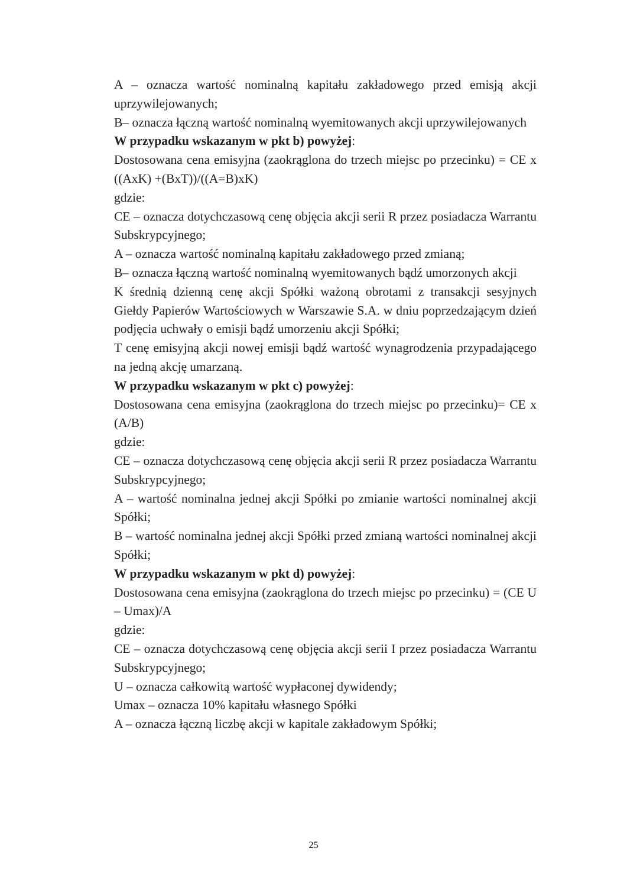A – oznacza wartość nominalną kapitału zakładowego przed emisją akcji uprzywilejowanych;
B– oznacza łączną wartość nominalną wyemitowanych akcji uprzywilejowanych
W przypadku wskazanym w pkt b) powyżej:
Dostosowana cena emisyjna (zaokrąglona do trzech miejsc po przecinku) = CE x ((AxK) +(BxT))/((A=B)xK)
gdzie:
CE – oznacza dotychczasową cenę objęcia akcji serii R przez posiadacza Warrantu Subskrypcyjnego;
A – oznacza wartość nominalną kapitału zakładowego przed zmianą;
B– oznacza łączną wartość nominalną wyemitowanych bądź umorzonych akcji
K średnią dzienną cenę akcji Spółki ważoną obrotami z transakcji sesyjnych Giełdy Papierów Wartościowych w Warszawie S.A. w dniu poprzedzającym dzień podjęcia uchwały o emisji bądź umorzeniu akcji Spółki;
T cenę emisyjną akcji nowej emisji bądź wartość wynagrodzenia przypadającego na jedną akcję umarzaną.
W przypadku wskazanym w pkt c) powyżej:
Dostosowana cena emisyjna (zaokrąglona do trzech miejsc po przecinku)= CE x (A/B)
gdzie:
CE – oznacza dotychczasową cenę objęcia akcji serii R przez posiadacza Warrantu Subskrypcyjnego;
A – wartość nominalna jednej akcji Spółki po zmianie wartości nominalnej akcji Spółki;
B – wartość nominalna jednej akcji Spółki przed zmianą wartości nominalnej akcji Spółki;
W przypadku wskazanym w pkt d) powyżej:
Dostosowana cena emisyjna (zaokrąglona do trzech miejsc po przecinku) = (CE U – Umax)/A
gdzie:
CE – oznacza dotychczasową cenę objęcia akcji serii I przez posiadacza Warrantu Subskrypcyjnego;
U – oznacza całkowitą wartość wypłaconej dywidendy;
Umax – oznacza 10% kapitału własnego Spółki
A – oznacza łączną liczbę akcji w kapitale zakładowym Spółki;
25